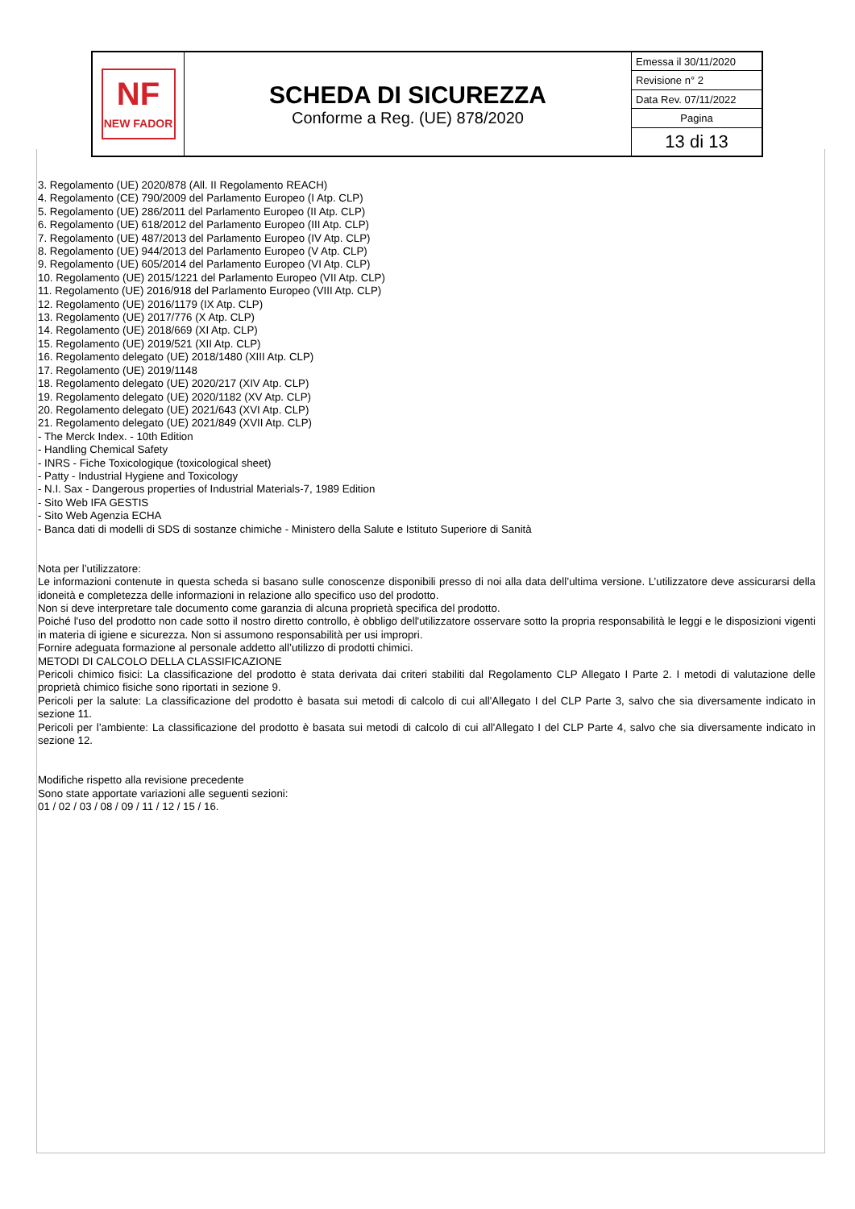| NF NEW FADOR | SCHEDA DI SICUREZZA Conforme a Reg. (UE) 878/2020 | Emessa il 30/11/2020 |
| | | Revisione n° 2 |
| | | Data Rev. 07/11/2022 |
| | | Pagina |
| | | 13 di 13 |
3. Regolamento (UE) 2020/878 (All. II Regolamento REACH)
4. Regolamento (CE) 790/2009 del Parlamento Europeo (I Atp. CLP)
5. Regolamento (UE) 286/2011 del Parlamento Europeo (II Atp. CLP)
6. Regolamento (UE) 618/2012 del Parlamento Europeo (III Atp. CLP)
7. Regolamento (UE) 487/2013 del Parlamento Europeo (IV Atp. CLP)
8. Regolamento (UE) 944/2013 del Parlamento Europeo (V Atp. CLP)
9. Regolamento (UE) 605/2014 del Parlamento Europeo (VI Atp. CLP)
10. Regolamento (UE) 2015/1221 del Parlamento Europeo (VII Atp. CLP)
11. Regolamento (UE) 2016/918 del Parlamento Europeo (VIII Atp. CLP)
12. Regolamento (UE) 2016/1179 (IX Atp. CLP)
13. Regolamento (UE) 2017/776 (X Atp. CLP)
14. Regolamento (UE) 2018/669 (XI Atp. CLP)
15. Regolamento (UE) 2019/521 (XII Atp. CLP)
16. Regolamento delegato (UE) 2018/1480 (XIII Atp. CLP)
17. Regolamento (UE) 2019/1148
18. Regolamento delegato (UE) 2020/217 (XIV Atp. CLP)
19. Regolamento delegato (UE) 2020/1182 (XV Atp. CLP)
20. Regolamento delegato (UE) 2021/643 (XVI Atp. CLP)
21. Regolamento delegato (UE) 2021/849 (XVII Atp. CLP)
- The Merck Index. - 10th Edition
- Handling Chemical Safety
- INRS - Fiche Toxicologique (toxicological sheet)
- Patty - Industrial Hygiene and Toxicology
- N.I. Sax - Dangerous properties of Industrial Materials-7, 1989 Edition
- Sito Web IFA GESTIS
- Sito Web Agenzia ECHA
- Banca dati di modelli di SDS di sostanze chimiche - Ministero della Salute e Istituto Superiore di Sanità
Nota per l’utilizzatore:
Le informazioni contenute in questa scheda si basano sulle conoscenze disponibili presso di noi alla data dell’ultima versione. L’utilizzatore deve assicurarsi della idoneità e completezza delle informazioni in relazione allo specifico uso del prodotto.
Non si deve interpretare tale documento come garanzia di alcuna proprietà specifica del prodotto.
Poiché l'uso del prodotto non cade sotto il nostro diretto controllo, è obbligo dell'utilizzatore osservare sotto la propria responsabilità le leggi e le disposizioni vigenti in materia di igiene e sicurezza. Non si assumono responsabilità per usi impropri.
Fornire adeguata formazione al personale addetto all’utilizzo di prodotti chimici.
METODI DI CALCOLO DELLA CLASSIFICAZIONE
Pericoli chimico fisici: La classificazione del prodotto è stata derivata dai criteri stabiliti dal Regolamento CLP Allegato I Parte 2. I metodi di valutazione delle proprietà chimico fisiche sono riportati in sezione 9.
Pericoli per la salute: La classificazione del prodotto è basata sui metodi di calcolo di cui all'Allegato I del CLP Parte 3, salvo che sia diversamente indicato in sezione 11.
Pericoli per l’ambiente: La classificazione del prodotto è basata sui metodi di calcolo di cui all'Allegato I del CLP Parte 4, salvo che sia diversamente indicato in sezione 12.
Modifiche rispetto alla revisione precedente
Sono state apportate variazioni alle seguenti sezioni:
01 / 02 / 03 / 08 / 09 / 11 / 12 / 15 / 16.